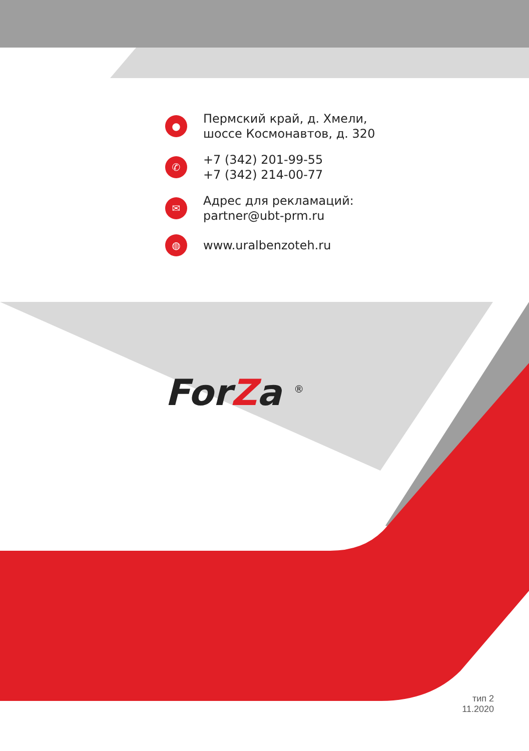●
Пермский край, д. Хмели,
шоссе Космонавтов, д. 320
✆
+7 (342) 201-99-55
+7 (342) 214-00-77
✉
Адрес для рекламаций:
partner@ubt-prm.ru
◍
www.uralbenzoteh.ru
ForZa <sup>®</sup>
тип 2
11.2020